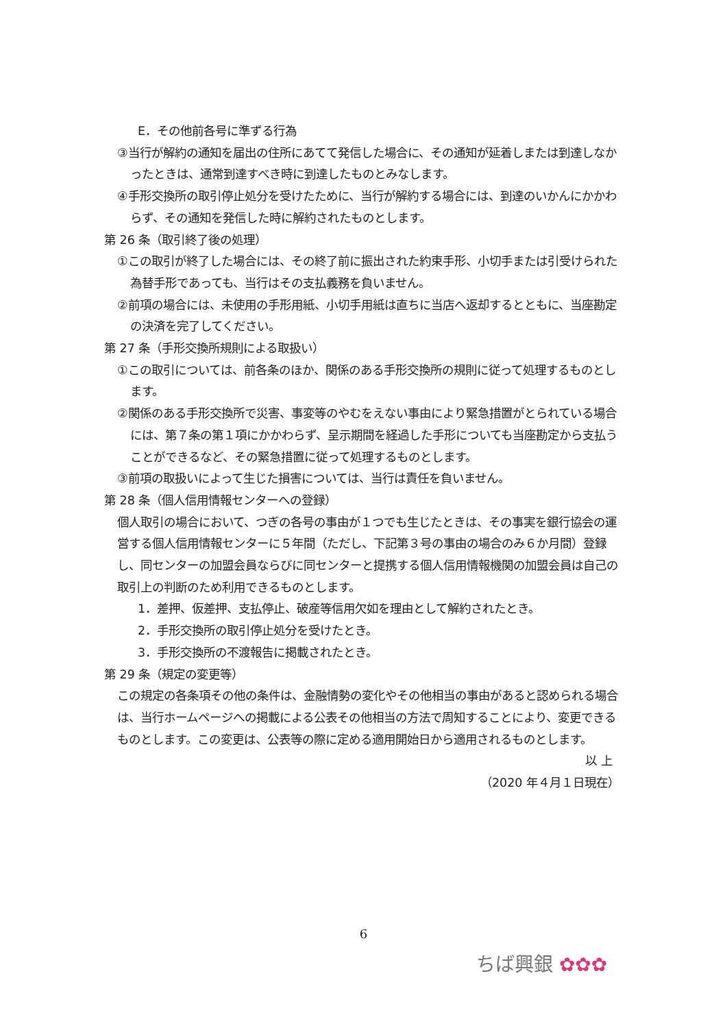E．その他前各号に準ずる行為
③当行が解約の通知を届出の住所にあてて発信した場合に、その通知が延着しまたは到達しなかったときは、通常到達すべき時に到達したものとみなします。
④手形交換所の取引停止処分を受けたために、当行が解約する場合には、到達のいかんにかかわらず、その通知を発信した時に解約されたものとします。
第 26 条（取引終了後の処理）
①この取引が終了した場合には、その終了前に振出された約束手形、小切手または引受けられた為替手形であっても、当行はその支払義務を負いません。
②前項の場合には、未使用の手形用紙、小切手用紙は直ちに当店へ返却するとともに、当座勘定の決済を完了してください。
第 27 条（手形交換所規則による取扱い）
①この取引については、前各条のほか、関係のある手形交換所の規則に従って処理するものとします。
②関係のある手形交換所で災害、事変等のやむをえない事由により緊急措置がとられている場合には、第７条の第１項にかかわらず、呈示期間を経過した手形についても当座勘定から支払うことができるなど、その緊急措置に従って処理するものとします。
③前項の取扱いによって生じた損害については、当行は責任を負いません。
第 28 条（個人信用情報センターへの登録）
個人取引の場合において、つぎの各号の事由が１つでも生じたときは、その事実を銀行協会の運営する個人信用情報センターに５年間（ただし、下記第３号の事由の場合のみ６か月間）登録し、同センターの加盟会員ならびに同センターと提携する個人信用情報機関の加盟会員は自己の取引上の判断のため利用できるものとします。
1．差押、仮差押、支払停止、破産等信用欠如を理由として解約されたとき。
2．手形交換所の取引停止処分を受けたとき。
3．手形交換所の不渡報告に掲載されたとき。
第 29 条（規定の変更等）
この規定の各条項その他の条件は、金融情勢の変化やその他相当の事由があると認められる場合は、当行ホームページへの掲載による公表その他相当の方法で周知することにより、変更できるものとします。この変更は、公表等の際に定める適用開始日から適用されるものとします。
以 上
（2020 年４月１日現在）
6
ちば興銀 ✿✿✿